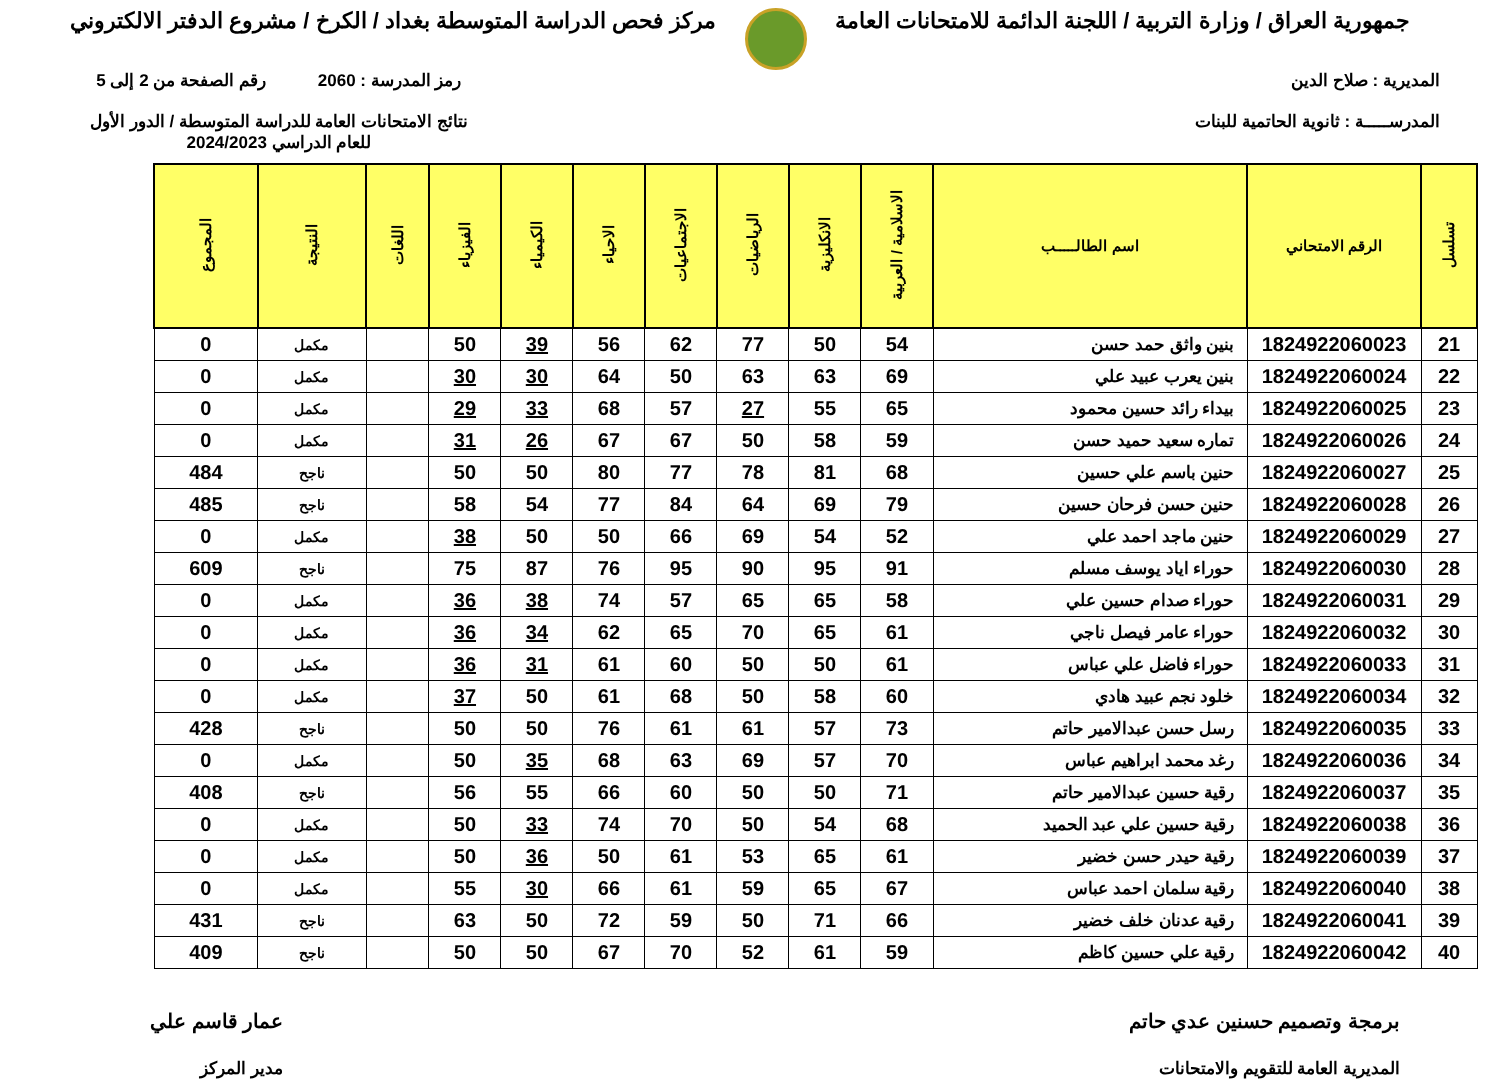جمهورية العراق / وزارة التربية / اللجنة الدائمة للامتحانات العامة
مركز فحص الدراسة المتوسطة بغداد / الكرخ / مشروع الدفتر الالكتروني
المديرية : صلاح الدين
المدرســـــة : ثانوية الحاتمية للبنات
رمز المدرسة : 2060 رقم الصفحة من 2 إلى 5
نتائج الامتحانات العامة للدراسة المتوسطة / الدور الأول
للعام الدراسي 2024/2023
| تسلسل | الرقم الامتحاني | اسم الطالـــــب | الاسلامية / العربية | الانكليزية | الرياضيات | الاجتماعيات | الاحياء | الكيمياء | الفيزياء | اللغات | النتيجة | المجموع |
| --- | --- | --- | --- | --- | --- | --- | --- | --- | --- | --- | --- | --- |
| 21 | 1824922060023 | بنين واثق حمد حسن | 54 | 50 | 77 | 62 | 56 | 39 | 50 | | مكمل | 0 |
| 22 | 1824922060024 | بنين يعرب عبيد علي | 69 | 63 | 63 | 50 | 64 | 30 | 30 | | مكمل | 0 |
| 23 | 1824922060025 | بيداء رائد حسين محمود | 65 | 55 | 27 | 57 | 68 | 33 | 29 | | مكمل | 0 |
| 24 | 1824922060026 | تماره سعيد حميد حسن | 59 | 58 | 50 | 67 | 67 | 26 | 31 | | مكمل | 0 |
| 25 | 1824922060027 | حنين باسم علي حسين | 68 | 81 | 78 | 77 | 80 | 50 | 50 | | ناجح | 484 |
| 26 | 1824922060028 | حنين حسن فرحان حسين | 79 | 69 | 64 | 84 | 77 | 54 | 58 | | ناجح | 485 |
| 27 | 1824922060029 | حنين ماجد احمد علي | 52 | 54 | 69 | 66 | 50 | 50 | 38 | | مكمل | 0 |
| 28 | 1824922060030 | حوراء اياد يوسف مسلم | 91 | 95 | 90 | 95 | 76 | 87 | 75 | | ناجح | 609 |
| 29 | 1824922060031 | حوراء صدام حسين علي | 58 | 65 | 65 | 57 | 74 | 38 | 36 | | مكمل | 0 |
| 30 | 1824922060032 | حوراء عامر فيصل ناجي | 61 | 65 | 70 | 65 | 62 | 34 | 36 | | مكمل | 0 |
| 31 | 1824922060033 | حوراء فاضل علي عباس | 61 | 50 | 50 | 60 | 61 | 31 | 36 | | مكمل | 0 |
| 32 | 1824922060034 | خلود نجم عبيد هادي | 60 | 58 | 50 | 68 | 61 | 50 | 37 | | مكمل | 0 |
| 33 | 1824922060035 | رسل حسن عبدالامير حاتم | 73 | 57 | 61 | 61 | 76 | 50 | 50 | | ناجح | 428 |
| 34 | 1824922060036 | رغد محمد ابراهيم عباس | 70 | 57 | 69 | 63 | 68 | 35 | 50 | | مكمل | 0 |
| 35 | 1824922060037 | رقية حسين عبدالامير حاتم | 71 | 50 | 50 | 60 | 66 | 55 | 56 | | ناجح | 408 |
| 36 | 1824922060038 | رقية حسين علي عبد الحميد | 68 | 54 | 50 | 70 | 74 | 33 | 50 | | مكمل | 0 |
| 37 | 1824922060039 | رقية حيدر حسن خضير | 61 | 65 | 53 | 61 | 50 | 36 | 50 | | مكمل | 0 |
| 38 | 1824922060040 | رقية سلمان احمد عباس | 67 | 65 | 59 | 61 | 66 | 30 | 55 | | مكمل | 0 |
| 39 | 1824922060041 | رقية عدنان خلف خضير | 66 | 71 | 50 | 59 | 72 | 50 | 63 | | ناجح | 431 |
| 40 | 1824922060042 | رقية علي حسين كاظم | 59 | 61 | 52 | 70 | 67 | 50 | 50 | | ناجح | 409 |
برمجة وتصميم حسنين عدي حاتم
المديرية العامة للتقويم والامتحانات
عمار قاسم علي
مدير المركز